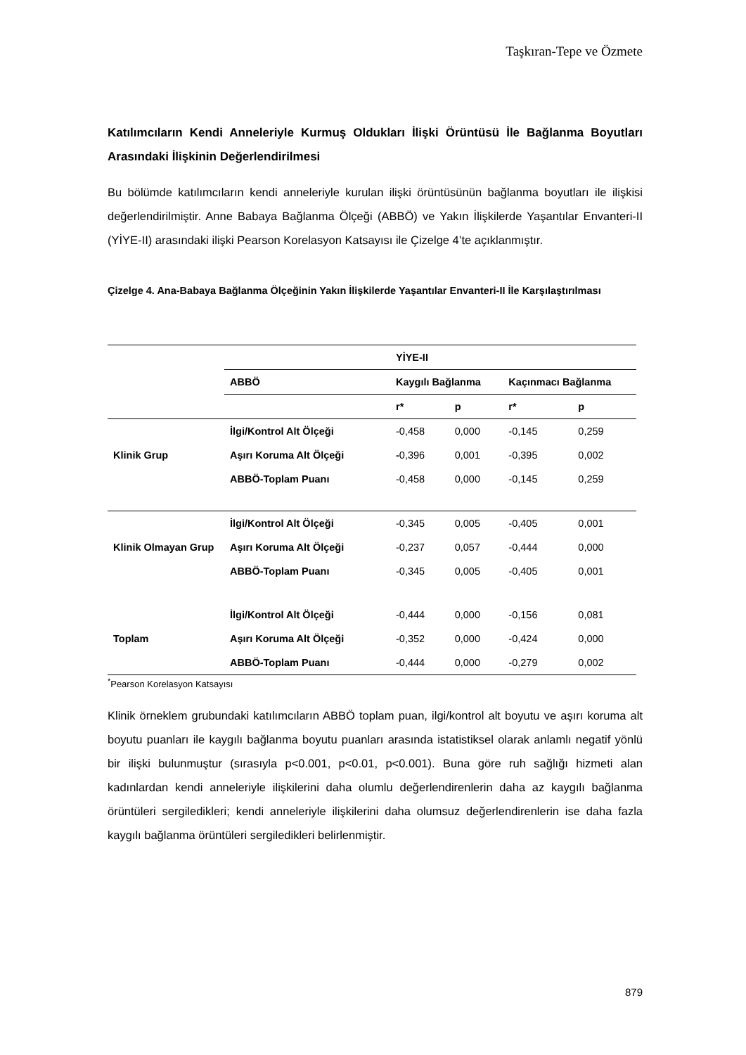Taşkıran-Tepe ve Özmete
Katılımcıların Kendi Anneleriyle Kurmuş Oldukları İlişki Örüntüsü İle Bağlanma Boyutları Arasındaki İlişkinin Değerlendirilmesi
Bu bölümde katılımcıların kendi anneleriyle kurulan ilişki örüntüsünün bağlanma boyutları ile ilişkisi değerlendirilmiştir. Anne Babaya Bağlanma Ölçeği (ABBÖ) ve Yakın İlişkilerde Yaşantılar Envanteri-II (YİYE-II) arasındaki ilişki Pearson Korelasyon Katsayısı ile Çizelge 4’te açıklanmıştır.
Çizelge 4. Ana-Babaya Bağlanma Ölçeğinin Yakın İlişkilerde Yaşantılar Envanteri-II İle Karşılaştırılması
| | | YİYE-II | | | |
| --- | --- | --- | --- | --- | --- |
| | ABBÖ | Kaygılı Bağlanma | | Kaçınmacı Bağlanma | |
| | | r* | p | r* | p |
| Klinik Grup | İlgi/Kontrol Alt Ölçeği | -0,458 | 0,000 | -0,145 | 0,259 |
| | Aşırı Koruma Alt Ölçeği | - 0,396 | 0,001 | -0,395 | 0,002 |
| | ABBÖ-Toplam Puanı | -0,458 | 0,000 | -0,145 | 0,259 |
| Klinik Olmayan Grup | İlgi/Kontrol Alt Ölçeği | -0,345 | 0,005 | -0,405 | 0,001 |
| | Aşırı Koruma Alt Ölçeği | -0,237 | 0,057 | -0,444 | 0,000 |
| | ABBÖ-Toplam Puanı | -0,345 | 0,005 | -0,405 | 0,001 |
| Toplam | İlgi/Kontrol Alt Ölçeği | -0,444 | 0,000 | -0,156 | 0,081 |
| | Aşırı Koruma Alt Ölçeği | -0,352 | 0,000 | -0,424 | 0,000 |
| | ABBÖ-Toplam Puanı | -0,444 | 0,000 | -0,279 | 0,002 |
<sup>*</sup> Pearson Korelasyon Katsayısı
Klinik örneklem grubundaki katılımcıların ABBÖ toplam puan, ilgi/kontrol alt boyutu ve aşırı koruma alt boyutu puanları ile kaygılı bağlanma boyutu puanları arasında istatistiksel olarak anlamlı negatif yönlü bir ilişki bulunmuştur (sırasıyla p<0.001, p<0.01, p<0.001). Buna göre ruh sağlığı hizmeti alan kadınlardan kendi anneleriyle ilişkilerini daha olumlu değerlendirenlerin daha az kaygılı bağlanma örüntüleri sergiledikleri; kendi anneleriyle ilişkilerini daha olumsuz değerlendirenlerin ise daha fazla kaygılı bağlanma örüntüleri sergiledikleri belirlenmiştir.
879